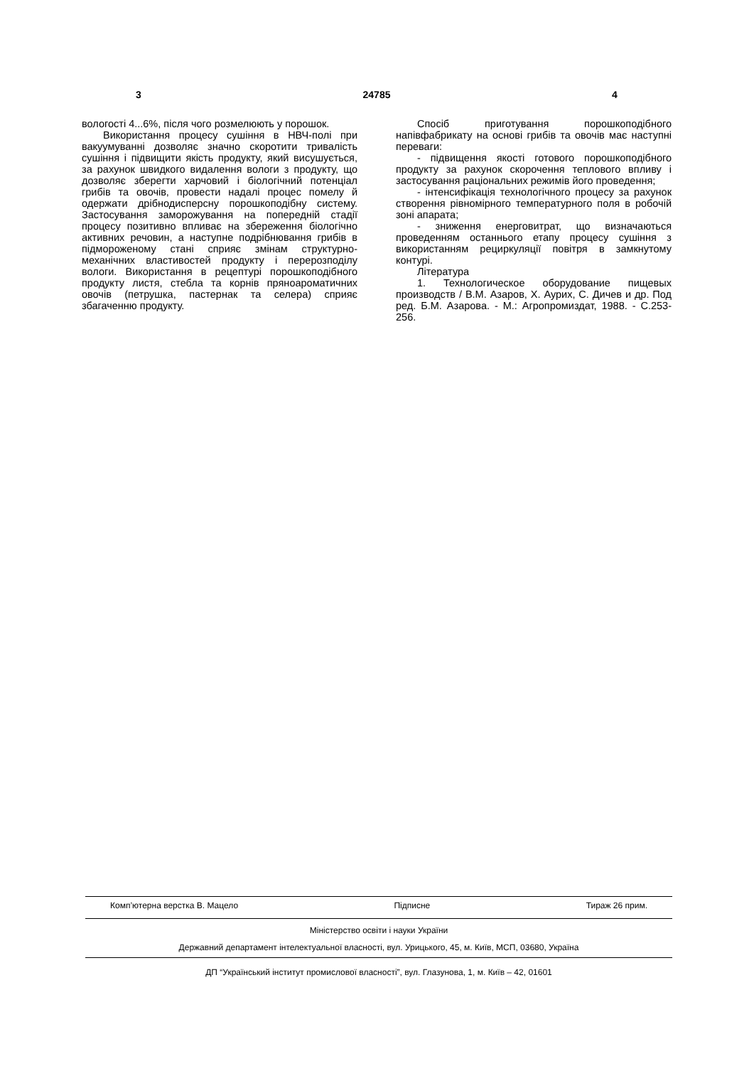3 24785 4
вологості 4...6%, після чого розмелюють у порошок.
Використання процесу сушіння в НВЧ-полі при вакуумуванні дозволяє значно скоротити тривалість сушіння і підвищити якість продукту, який висушується, за рахунок швидкого видалення вологи з продукту, що дозволяє зберегти харчовий і біологічний потенціал грибів та овочів, провести надалі процес помелу й одержати дрібнодисперсну порошкоподібну систему. Застосування заморожування на попередній стадії процесу позитивно впливає на збереження біологічно активних речовин, а наступне подрібнювання грибів в підмороженому стані сприяє змінам структурно-механічних властивостей продукту і перерозподілу вологи. Використання в рецептурі порошкоподібного продукту листя, стебла та корнів пряноароматичних овочів (петрушка, пастернак та селера) сприяє збагаченню продукту.
Спосіб приготування порошкоподібного напівфабрикату на основі грибів та овочів має наступні переваги:
- підвищення якості готового порошкоподібного продукту за рахунок скорочення теплового впливу і застосування раціональних режимів його проведення;
- інтенсифікація технологічного процесу за рахунок створення рівномірного температурного поля в робочій зоні апарата;
- зниження енерговитрат, що визначаються проведенням останнього етапу процесу сушіння з використанням рециркуляції повітря в замкнутому контурі.
Література
1. Технологическое оборудование пищевых производств / В.М. Азаров, Х. Аурих, С. Дичев и др. Под ред. Б.М. Азарова. - М.: Агропромиздат, 1988. - С.253-256.
Комп’ютерна верстка В. Мацело Підписне Тираж 26 прим.
Міністерство освіти і науки України
Державний департамент інтелектуальної власності, вул. Урицького, 45, м. Київ, МСП, 03680, Україна
ДП “Український інститут промислової власності”, вул. Глазунова, 1, м. Київ – 42, 01601